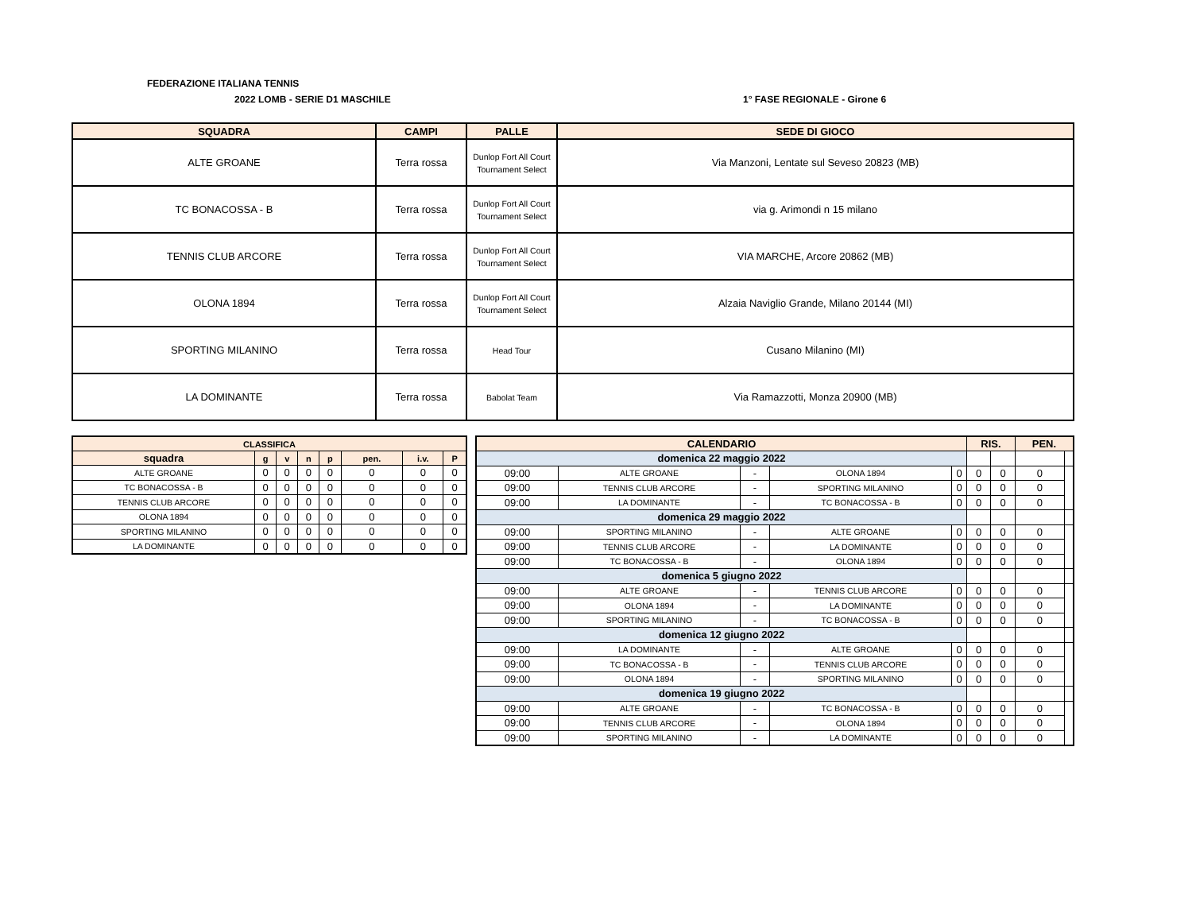FEDERAZIONE ITALIANA TENNIS
2022 LOMB - SERIE D1 MASCHILE 1° FASE REGIONALE - Girone 6
| SQUADRA | CAMPI | PALLE | SEDE DI GIOCO |
| --- | --- | --- | --- |
| ALTE GROANE | Terra rossa | Dunlop Fort All Court Tournament Select | Via Manzoni, Lentate sul Seveso 20823 (MB) |
| TC BONACOSSA - B | Terra rossa | Dunlop Fort All Court Tournament Select | via g. Arimondi n 15 milano |
| TENNIS CLUB ARCORE | Terra rossa | Dunlop Fort All Court Tournament Select | VIA MARCHE, Arcore 20862 (MB) |
| OLONA 1894 | Terra rossa | Dunlop Fort All Court Tournament Select | Alzaia Naviglio Grande, Milano 20144 (MI) |
| SPORTING MILANINO | Terra rossa | Head Tour | Cusano Milanino (MI) |
| LA DOMINANTE | Terra rossa | Babolat Team | Via Ramazzotti, Monza 20900 (MB) |
| CLASSIFICA | | | | | | | |
| --- | --- | --- | --- | --- | --- | --- | --- |
| squadra | g | v | n | p | pen. | i.v. | P |
| ALTE GROANE | 0 | 0 | 0 | 0 | 0 | 0 | 0 |
| TC BONACOSSA - B | 0 | 0 | 0 | 0 | 0 | 0 | 0 |
| TENNIS CLUB ARCORE | 0 | 0 | 0 | 0 | 0 | 0 | 0 |
| OLONA 1894 | 0 | 0 | 0 | 0 | 0 | 0 | 0 |
| SPORTING MILANINO | 0 | 0 | 0 | 0 | 0 | 0 | 0 |
| LA DOMINANTE | 0 | 0 | 0 | 0 | 0 | 0 | 0 |
| CALENDARIO | | | | | RIS. | | PEN. | |
| --- | --- | --- | --- | --- | --- | --- | --- | --- |
| domenica 22 maggio 2022 | | | | | | | | |
| 09:00 | ALTE GROANE | - | OLONA 1894 | 0 | 0 | 0 | 0 | |
| 09:00 | TENNIS CLUB ARCORE | - | SPORTING MILANINO | 0 | 0 | 0 | 0 | |
| 09:00 | LA DOMINANTE | - | TC BONACOSSA - B | 0 | 0 | 0 | 0 | |
| domenica 29 maggio 2022 | | | | | | | | |
| 09:00 | SPORTING MILANINO | - | ALTE GROANE | 0 | 0 | 0 | 0 | |
| 09:00 | TENNIS CLUB ARCORE | - | LA DOMINANTE | 0 | 0 | 0 | 0 | |
| 09:00 | TC BONACOSSA - B | - | OLONA 1894 | 0 | 0 | 0 | 0 | |
| domenica 5 giugno 2022 | | | | | | | | |
| 09:00 | ALTE GROANE | - | TENNIS CLUB ARCORE | 0 | 0 | 0 | 0 | |
| 09:00 | OLONA 1894 | - | LA DOMINANTE | 0 | 0 | 0 | 0 | |
| 09:00 | SPORTING MILANINO | - | TC BONACOSSA - B | 0 | 0 | 0 | 0 | |
| domenica 12 giugno 2022 | | | | | | | | |
| 09:00 | LA DOMINANTE | - | ALTE GROANE | 0 | 0 | 0 | 0 | |
| 09:00 | TC BONACOSSA - B | - | TENNIS CLUB ARCORE | 0 | 0 | 0 | 0 | |
| 09:00 | OLONA 1894 | - | SPORTING MILANINO | 0 | 0 | 0 | 0 | |
| domenica 19 giugno 2022 | | | | | | | | |
| 09:00 | ALTE GROANE | - | TC BONACOSSA - B | 0 | 0 | 0 | 0 | |
| 09:00 | TENNIS CLUB ARCORE | - | OLONA 1894 | 0 | 0 | 0 | 0 | |
| 09:00 | SPORTING MILANINO | - | LA DOMINANTE | 0 | 0 | 0 | 0 | |